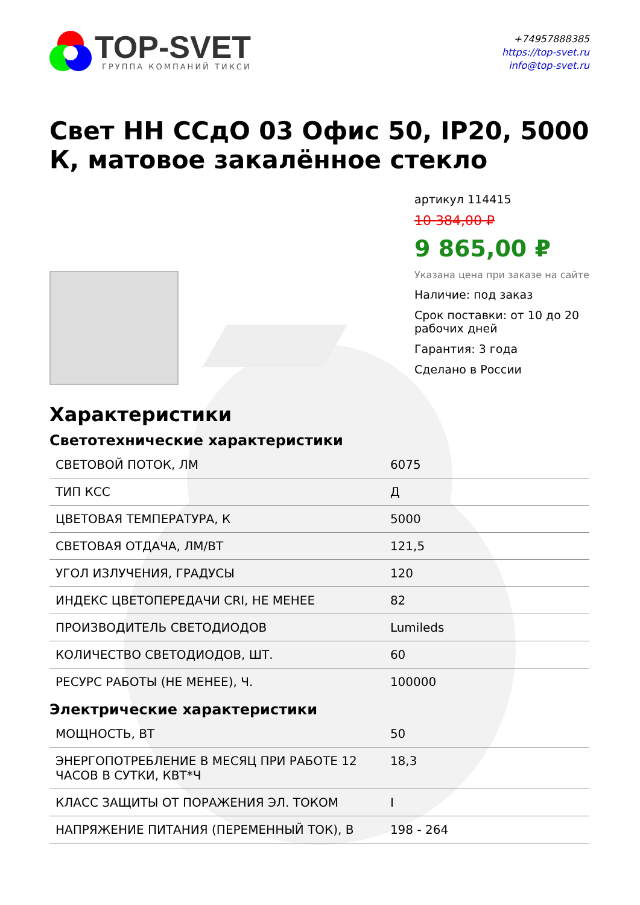TOP-SVET
ГРУППА КОМПАНИЙ ТИКСИ
+74957888385
https://top-svet.ru
info@top-svet.ru
Свет НН ССдО 03 Офис 50, IP20, 5000 К, матовое закалённое стекло
артикул 114415
10 384,00 ₽
9 865,00 ₽
Указана цена при заказе на сайте
Наличие: под заказ
Срок поставки: от 10 до 20 рабочих дней
Гарантия: 3 года
Сделано в России
Характеристики
Светотехнические характеристики
| СВЕТОВОЙ ПОТОК, ЛМ | 6075 |
| ТИП КСС | Д |
| ЦВЕТОВАЯ ТЕМПЕРАТУРА, К | 5000 |
| СВЕТОВАЯ ОТДАЧА, ЛМ/ВТ | 121,5 |
| УГОЛ ИЗЛУЧЕНИЯ, ГРАДУСЫ | 120 |
| ИНДЕКС ЦВЕТОПЕРЕДАЧИ CRI, НЕ МЕНЕЕ | 82 |
| ПРОИЗВОДИТЕЛЬ СВЕТОДИОДОВ | Lumileds |
| КОЛИЧЕСТВО СВЕТОДИОДОВ, ШТ. | 60 |
| РЕСУРС РАБОТЫ (НЕ МЕНЕЕ), Ч. | 100000 |
Электрические характеристики
| МОЩНОСТЬ, ВТ | 50 |
| ЭНЕРГОПОТРЕБЛЕНИЕ В МЕСЯЦ ПРИ РАБОТЕ 12 ЧАСОВ В СУТКИ, КВТ*Ч | 18,3 |
| КЛАСС ЗАЩИТЫ ОТ ПОРАЖЕНИЯ ЭЛ. ТОКОМ | I |
| НАПРЯЖЕНИЕ ПИТАНИЯ (ПЕРЕМЕННЫЙ ТОК), В | 198 - 264 |